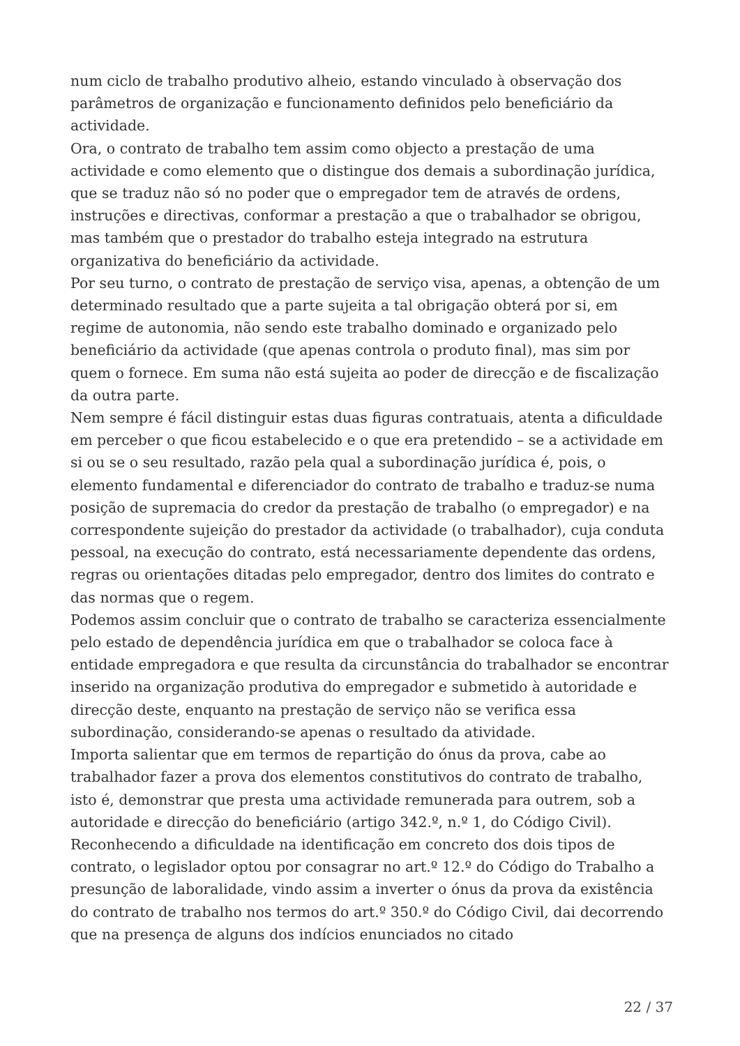num ciclo de trabalho produtivo alheio, estando vinculado à observação dos parâmetros de organização e funcionamento definidos pelo beneficiário da actividade.
Ora, o contrato de trabalho tem assim como objecto a prestação de uma actividade e como elemento que o distingue dos demais a subordinação jurídica, que se traduz não só no poder que o empregador tem de através de ordens, instruções e directivas, conformar a prestação a que o trabalhador se obrigou, mas também que o prestador do trabalho esteja integrado na estrutura organizativa do beneficiário da actividade.
Por seu turno, o contrato de prestação de serviço visa, apenas, a obtenção de um determinado resultado que a parte sujeita a tal obrigação obterá por si, em regime de autonomia, não sendo este trabalho dominado e organizado pelo beneficiário da actividade (que apenas controla o produto final), mas sim por quem o fornece. Em suma não está sujeita ao poder de direcção e de fiscalização da outra parte.
Nem sempre é fácil distinguir estas duas figuras contratuais, atenta a dificuldade em perceber o que ficou estabelecido e o que era pretendido – se a actividade em si ou se o seu resultado, razão pela qual a subordinação jurídica é, pois, o elemento fundamental e diferenciador do contrato de trabalho e traduz-se numa posição de supremacia do credor da prestação de trabalho (o empregador) e na correspondente sujeição do prestador da actividade (o trabalhador), cuja conduta pessoal, na execução do contrato, está necessariamente dependente das ordens, regras ou orientações ditadas pelo empregador, dentro dos limites do contrato e das normas que o regem.
Podemos assim concluir que o contrato de trabalho se caracteriza essencialmente pelo estado de dependência jurídica em que o trabalhador se coloca face à entidade empregadora e que resulta da circunstância do trabalhador se encontrar inserido na organização produtiva do empregador e submetido à autoridade e direcção deste, enquanto na prestação de serviço não se verifica essa subordinação, considerando-se apenas o resultado da atividade.
Importa salientar que em termos de repartição do ónus da prova, cabe ao trabalhador fazer a prova dos elementos constitutivos do contrato de trabalho, isto é, demonstrar que presta uma actividade remunerada para outrem, sob a autoridade e direcção do beneficiário (artigo 342.º, n.º 1, do Código Civil).
Reconhecendo a dificuldade na identificação em concreto dos dois tipos de contrato, o legislador optou por consagrar no art.º 12.º do Código do Trabalho a presunção de laboralidade, vindo assim a inverter o ónus da prova da existência do contrato de trabalho nos termos do art.º 350.º do Código Civil, dai decorrendo que na presença de alguns dos indícios enunciados no citado
22 / 37